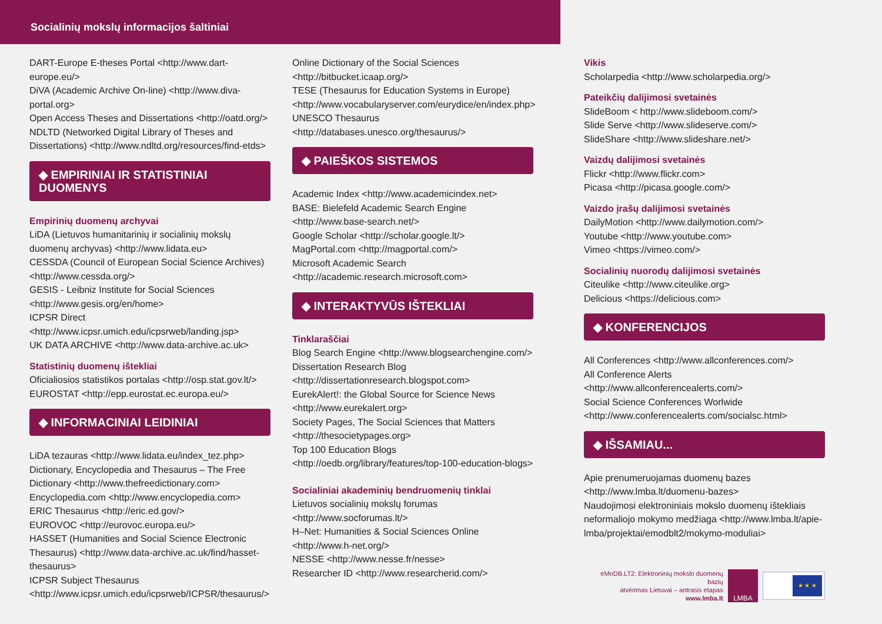Socialinių mokslų informacijos šaltiniai
DART-Europe E-theses Portal <http://www.dart-europe.eu/>
DiVA (Academic Archive On-line) <http://www.diva-portal.org>
Open Access Theses and Dissertations <http://oatd.org/>
NDLTD (Networked Digital Library of Theses and Dissertations) <http://www.ndltd.org/resources/find-etds>
◆ EMPIRINIAI IR STATISTINIAI DUOMENYS
Empirinių duomenų archyvai
LiDA (Lietuvos humanitarinių ir socialinių mokslų duomenų archyvas) <http://www.lidata.eu>
CESSDA (Council of European Social Science Archives) <http://www.cessda.org/>
GESIS - Leibniz Institute for Social Sciences <http://www.gesis.org/en/home>
ICPSR Direct <http://www.icpsr.umich.edu/icpsrweb/landing.jsp>
UK DATA ARCHIVE <http://www.data-archive.ac.uk>
Statistinių duomenų ištekliai
Oficialiosios statistikos portalas <http://osp.stat.gov.lt/>
EUROSTAT <http://epp.eurostat.ec.europa.eu/>
◆ INFORMACINIAI LEIDINIAI
LiDA tezauras <http://www.lidata.eu/index_tez.php>
Dictionary, Encyclopedia and Thesaurus – The Free Dictionary <http://www.thefreedictionary.com>
Encyclopedia.com <http://www.encyclopedia.com>
ERIC Thesaurus <http://eric.ed.gov/>
EUROVOC <http://eurovoc.europa.eu/>
HASSET (Humanities and Social Science Electronic Thesaurus) <http://www.data-archive.ac.uk/find/hasset-thesaurus>
ICPSR Subject Thesaurus <http://www.icpsr.umich.edu/icpsrweb/ICPSR/thesaurus/>
Online Dictionary of the Social Sciences <http://bitbucket.icaap.org/>
TESE (Thesaurus for Education Systems in Europe) <http://www.vocabularyserver.com/eurydice/en/index.php>
UNESCO Thesaurus <http://databases.unesco.org/thesaurus/>
◆ PAIEŠKOS SISTEMOS
Academic Index <http://www.academicindex.net>
BASE: Bielefeld Academic Search Engine <http://www.base-search.net/>
Google Scholar <http://scholar.google.lt/>
MagPortal.com <http://magportal.com/>
Microsoft Academic Search <http://academic.research.microsoft.com>
◆ INTERAKTYVŪS IŠTEKLIAI
Tinklaraščiai
Blog Search Engine <http://www.blogsearchengine.com/>
Dissertation Research Blog <http://dissertationresearch.blogspot.com>
EurekAlert!: the Global Source for Science News <http://www.eurekalert.org>
Society Pages, The Social Sciences that Matters <http://thesocietypages.org>
Top 100 Education Blogs <http://oedb.org/library/features/top-100-education-blogs>
Socialiniai akademinių bendruomenių tinklai
Lietuvos socialinių mokslų forumas <http://www.socforumas.lt/>
H–Net: Humanities & Social Sciences Online <http://www.h-net.org/>
NESSE <http://www.nesse.fr/nesse>
Researcher ID <http://www.researcherid.com/>
Vikis
Scholarpedia <http://www.scholarpedia.org/>
Pateikčių dalijimosi svetainės
SlideBoom < http://www.slideboom.com/>
Slide Serve <http://www.slideserve.com/>
SlideShare <http://www.slideshare.net/>
Vaizdų dalijimosi svetainės
Flickr <http://www.flickr.com>
Picasa <http://picasa.google.com/>
Vaizdo įrašų dalijimosi svetainės
DailyMotion <http://www.dailymotion.com/>
Youtube <http://www.youtube.com>
Vimeo <https://vimeo.com/>
Socialinių nuorodų dalijimosi svetainės
Citeulike <http://www.citeulike.org>
Delicious <https://delicious.com>
◆ KONFERENCIJOS
All Conferences <http://www.allconferences.com/>
All Conference Alerts <http://www.allconferencealerts.com/>
Social Science Conferences Worlwide <http://www.conferencealerts.com/socialsc.html>
◆ IŠSAMIAU...
Apie prenumeruojamas duomenų bazes <http://www.lmba.lt/duomenu-bazes>
Naudojimosi elektroniniais mokslo duomenų ištekliais neformaliojo mokymo medžiaga <http://www.lmba.lt/apie-lmba/projektai/emodblt2/mokymo-moduliai>
eMoDB.LT2: Elektroninių mokslo duomenų bazių
atvėrimas Lietuvai – antrasis etapas
www.lmba.lt
LMBA
★ ★ ★